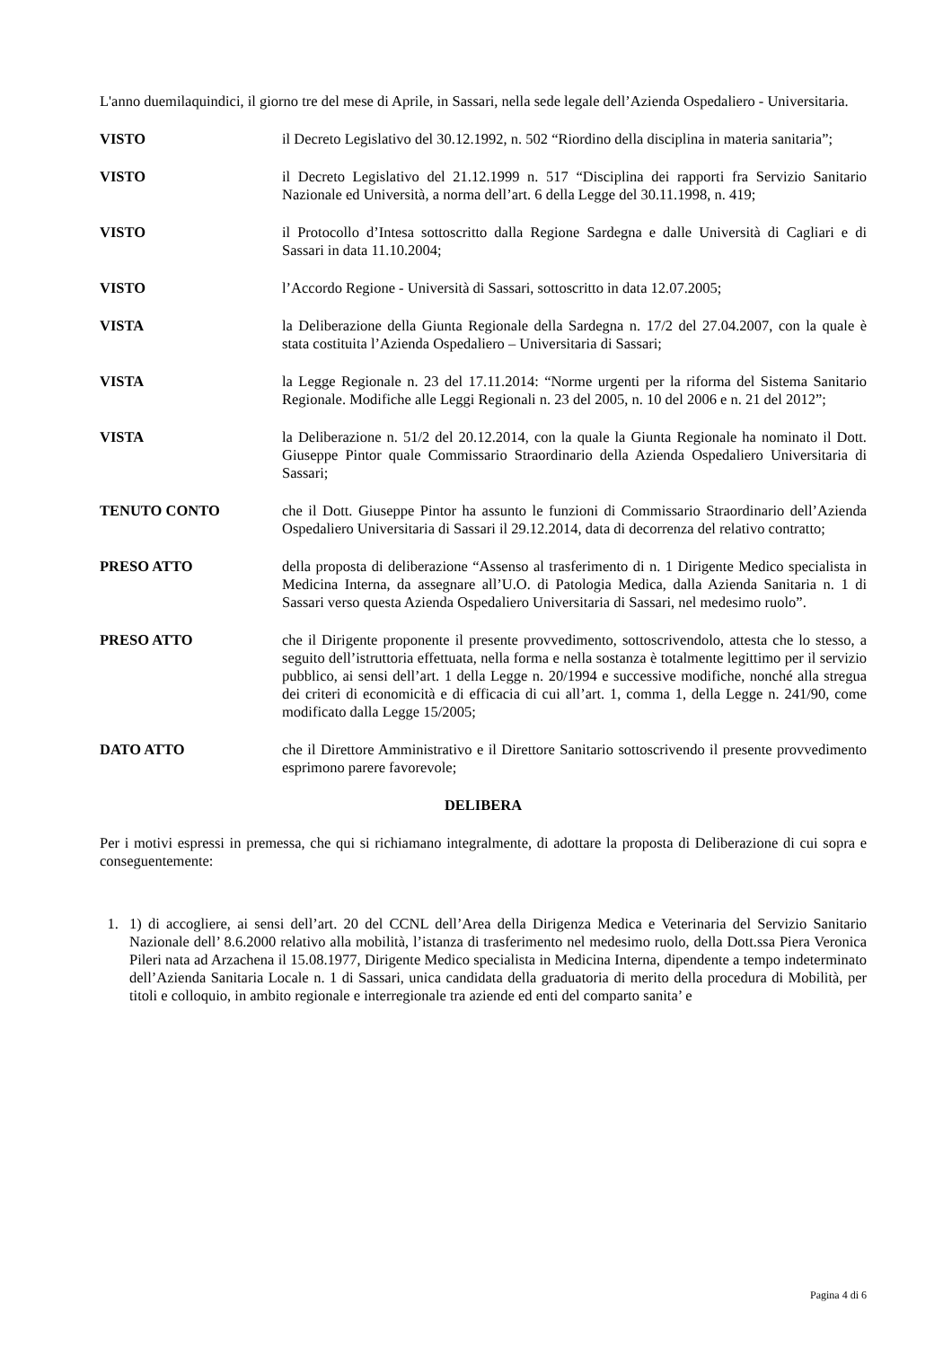L'anno duemilaquindici, il giorno tre del mese di Aprile, in Sassari, nella sede legale dell’Azienda Ospedaliero - Universitaria.
VISTO il Decreto Legislativo del 30.12.1992, n. 502 “Riordino della disciplina in materia sanitaria”;
VISTO il Decreto Legislativo del 21.12.1999 n. 517 “Disciplina dei rapporti fra Servizio Sanitario Nazionale ed Università, a norma dell’art. 6 della Legge del 30.11.1998, n. 419;
VISTO il Protocollo d’Intesa sottoscritto dalla Regione Sardegna e dalle Università di Cagliari e di Sassari in data 11.10.2004;
VISTO l’Accordo Regione - Università di Sassari, sottoscritto in data 12.07.2005;
VISTA la Deliberazione della Giunta Regionale della Sardegna n. 17/2 del 27.04.2007, con la quale è stata costituita l’Azienda Ospedaliero – Universitaria di Sassari;
VISTA la Legge Regionale n. 23 del 17.11.2014: “Norme urgenti per la riforma del Sistema Sanitario Regionale. Modifiche alle Leggi Regionali n. 23 del 2005, n. 10 del 2006 e n. 21 del 2012”;
VISTA la Deliberazione n. 51/2 del 20.12.2014, con la quale la Giunta Regionale ha nominato il Dott. Giuseppe Pintor quale Commissario Straordinario della Azienda Ospedaliero Universitaria di Sassari;
TENUTO CONTO che il Dott. Giuseppe Pintor ha assunto le funzioni di Commissario Straordinario dell’Azienda Ospedaliero Universitaria di Sassari il 29.12.2014, data di decorrenza del relativo contratto;
PRESO ATTO della proposta di deliberazione “Assenso al trasferimento di n. 1 Dirigente Medico specialista in Medicina Interna, da assegnare all’U.O. di Patologia Medica, dalla Azienda Sanitaria n. 1 di Sassari verso questa Azienda Ospedaliero Universitaria di Sassari, nel medesimo ruolo”.
PRESO ATTO che il Dirigente proponente il presente provvedimento, sottoscrivendolo, attesta che lo stesso, a seguito dell’istruttoria effettuata, nella forma e nella sostanza è totalmente legittimo per il servizio pubblico, ai sensi dell’art. 1 della Legge n. 20/1994 e successive modifiche, nonché alla stregua dei criteri di economicità e di efficacia di cui all’art. 1, comma 1, della Legge n. 241/90, come modificato dalla Legge 15/2005;
DATO ATTO che il Direttore Amministrativo e il Direttore Sanitario sottoscrivendo il presente provvedimento esprimono parere favorevole;
DELIBERA
Per i motivi espressi in premessa, che qui si richiamano integralmente, di adottare la proposta di Deliberazione di cui sopra e conseguentemente:
1. 1) di accogliere, ai sensi dell’art. 20 del CCNL dell’Area della Dirigenza Medica e Veterinaria del Servizio Sanitario Nazionale dell’ 8.6.2000 relativo alla mobilità, l’istanza di trasferimento nel medesimo ruolo, della Dott.ssa Piera Veronica Pileri nata ad Arzachena il 15.08.1977, Dirigente Medico specialista in Medicina Interna, dipendente a tempo indeterminato dell’Azienda Sanitaria Locale n. 1 di Sassari, unica candidata della graduatoria di merito della procedura di Mobilità, per titoli e colloquio, in ambito regionale e interregionale tra aziende ed enti del comparto sanita’ e
Pagina 4 di 6